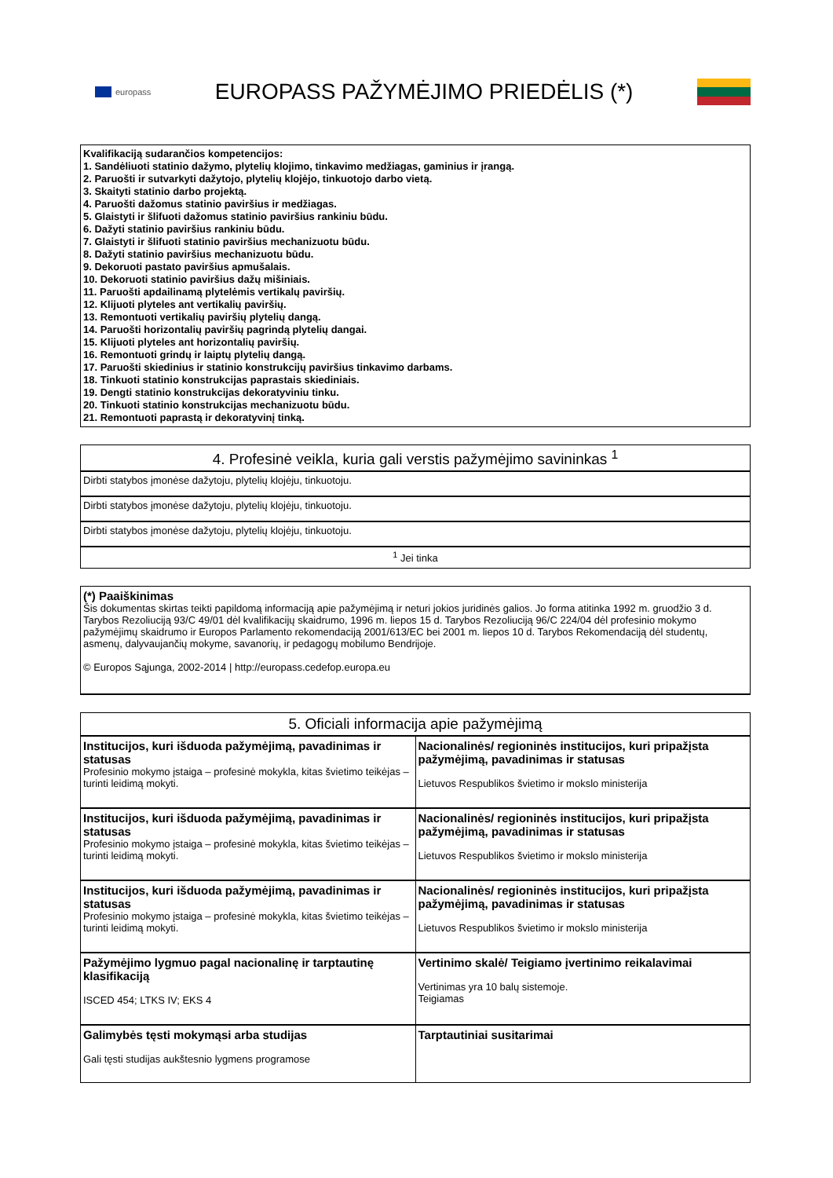europass
EUROPASS PAŽYMĖJIMO PRIEDĖLIS (*)
Kvalifikaciją sudarančios kompetencijos:
1. Sandėliuoti statinio dažymo, plytelių klojimo, tinkavimo medžiagas, gaminius ir įrangą.
2. Paruošti ir sutvarkyti dažytojo, plytelių klojėjo, tinkuotojo darbo vietą.
3. Skaityti statinio darbo projektą.
4. Paruošti dažomus statinio paviršius ir medžiagas.
5. Glaistyti ir šlifuoti dažomus statinio paviršius rankiniu būdu.
6. Dažyti statinio paviršius rankiniu būdu.
7. Glaistyti ir šlifuoti statinio paviršius mechanizuotu būdu.
8. Dažyti statinio paviršius mechanizuotu būdu.
9. Dekoruoti pastato paviršius apmušalais.
10. Dekoruoti statinio paviršius dažų mišiniais.
11. Paruošti apdailinamą plytelėmis vertikalų paviršių.
12. Klijuoti plyteles ant vertikalių paviršių.
13. Remontuoti vertikalių paviršių plytelių dangą.
14. Paruošti horizontalių paviršių pagrindą plytelių dangai.
15. Klijuoti plyteles ant horizontalių paviršių.
16. Remontuoti grindų ir laiptų plytelių dangą.
17. Paruošti skiedinius ir statinio konstrukcijų paviršius tinkavimo darbams.
18. Tinkuoti statinio konstrukcijas paprastais skiediniais.
19. Dengti statinio konstrukcijas dekoratyviniu tinku.
20. Tinkuoti statinio konstrukcijas mechanizuotu būdu.
21. Remontuoti paprastą ir dekoratyvinį tinką.
| 4. Profesinė veikla, kuria gali verstis pažymėjimo savininkas <sup>1</sup> |
| --- |
| Dirbti statybos įmonėse dažytoju, plytelių klojėju, tinkuotoju. |
| Dirbti statybos įmonėse dažytoju, plytelių klojėju, tinkuotoju. |
| Dirbti statybos įmonėse dažytoju, plytelių klojėju, tinkuotoju. |
| <sup>1</sup> Jei tinka |
(*) Paaiškinimas
Šis dokumentas skirtas teikti papildomą informaciją apie pažymėjimą ir neturi jokios juridinės galios. Jo forma atitinka 1992 m. gruodžio 3 d. Tarybos Rezoliuciją 93/C 49/01 dėl kvalifikacijų skaidrumo, 1996 m. liepos 15 d. Tarybos Rezoliuciją 96/C 224/04 dėl profesinio mokymo pažymėjimų skaidrumo ir Europos Parlamento rekomendaciją 2001/613/EC bei 2001 m. liepos 10 d. Tarybos Rekomendaciją dėl studentų, asmenų, dalyvaujančių mokyme, savanorių, ir pedagogų mobilumo Bendrijoje.
© Europos Sąjunga, 2002-2014 | http://europass.cedefop.europa.eu
| 5. Oficiali informacija apie pažymėjimą | |
| --- | --- |
| Institucijos, kuri išduoda pažymėjimą, pavadinimas ir statusas Profesinio mokymo įstaiga – profesinė mokykla, kitas švietimo teikėjas – turinti leidimą mokyti. | Nacionalinės/ regioninės institucijos, kuri pripažįsta pažymėjimą, pavadinimas ir statusas Lietuvos Respublikos švietimo ir mokslo ministerija |
| Institucijos, kuri išduoda pažymėjimą, pavadinimas ir statusas Profesinio mokymo įstaiga – profesinė mokykla, kitas švietimo teikėjas – turinti leidimą mokyti. | Nacionalinės/ regioninės institucijos, kuri pripažįsta pažymėjimą, pavadinimas ir statusas Lietuvos Respublikos švietimo ir mokslo ministerija |
| Institucijos, kuri išduoda pažymėjimą, pavadinimas ir statusas Profesinio mokymo įstaiga – profesinė mokykla, kitas švietimo teikėjas – turinti leidimą mokyti. | Nacionalinės/ regioninės institucijos, kuri pripažįsta pažymėjimą, pavadinimas ir statusas Lietuvos Respublikos švietimo ir mokslo ministerija |
| Pažymėjimo lygmuo pagal nacionalinę ir tarptautinę klasifikaciją ISCED 454; LTKS IV; EKS 4 | Vertinimo skalė/ Teigiamo įvertinimo reikalavimai Vertinimas yra 10 balų sistemoje. Teigiamas |
| Galimybės tęsti mokymąsi arba studijas Gali tęsti studijas aukštesnio lygmens programose | Tarptautiniai susitarimai |